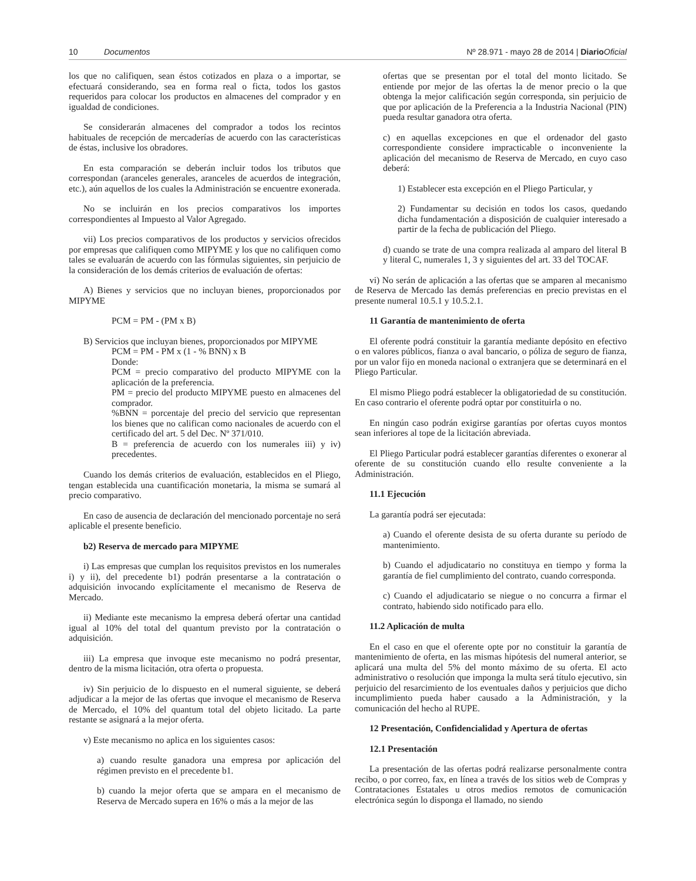10 Documentos Nº 28.971 - mayo 28 de 2014 | Diario Oficial
los que no califiquen, sean éstos cotizados en plaza o a importar, se efectuará considerando, sea en forma real o ficta, todos los gastos requeridos para colocar los productos en almacenes del comprador y en igualdad de condiciones.
Se considerarán almacenes del comprador a todos los recintos habituales de recepción de mercaderías de acuerdo con las características de éstas, inclusive los obradores.
En esta comparación se deberán incluir todos los tributos que correspondan (aranceles generales, aranceles de acuerdos de integración, etc.), aún aquellos de los cuales la Administración se encuentre exonerada.
No se incluirán en los precios comparativos los importes correspondientes al Impuesto al Valor Agregado.
vii) Los precios comparativos de los productos y servicios ofrecidos por empresas que califiquen como MIPYME y los que no califiquen como tales se evaluarán de acuerdo con las fórmulas siguientes, sin perjuicio de la consideración de los demás criterios de evaluación de ofertas:
A) Bienes y servicios que no incluyan bienes, proporcionados por MIPYME
PCM = PM - (PM x B)
B) Servicios que incluyan bienes, proporcionados por MIPYME
PCM = PM - PM x (1 - % BNN) x B
Donde:
PCM = precio comparativo del producto MIPYME con la aplicación de la preferencia.
PM = precio del producto MIPYME puesto en almacenes del comprador.
%BNN = porcentaje del precio del servicio que representan los bienes que no califican como nacionales de acuerdo con el certificado del art. 5 del Dec. Nº 371/010.
B = preferencia de acuerdo con los numerales iii) y iv) precedentes.
Cuando los demás criterios de evaluación, establecidos en el Pliego, tengan establecida una cuantificación monetaria, la misma se sumará al precio comparativo.
En caso de ausencia de declaración del mencionado porcentaje no será aplicable el presente beneficio.
b2) Reserva de mercado para MIPYME
i) Las empresas que cumplan los requisitos previstos en los numerales i) y ii), del precedente b1) podrán presentarse a la contratación o adquisición invocando explícitamente el mecanismo de Reserva de Mercado.
ii) Mediante este mecanismo la empresa deberá ofertar una cantidad igual al 10% del total del quantum previsto por la contratación o adquisición.
iii) La empresa que invoque este mecanismo no podrá presentar, dentro de la misma licitación, otra oferta o propuesta.
iv) Sin perjuicio de lo dispuesto en el numeral siguiente, se deberá adjudicar a la mejor de las ofertas que invoque el mecanismo de Reserva de Mercado, el 10% del quantum total del objeto licitado. La parte restante se asignará a la mejor oferta.
v) Este mecanismo no aplica en los siguientes casos:
a) cuando resulte ganadora una empresa por aplicación del régimen previsto en el precedente b1.
b) cuando la mejor oferta que se ampara en el mecanismo de Reserva de Mercado supera en 16% o más a la mejor de las
ofertas que se presentan por el total del monto licitado. Se entiende por mejor de las ofertas la de menor precio o la que obtenga la mejor calificación según corresponda, sin perjuicio de que por aplicación de la Preferencia a la Industria Nacional (PIN) pueda resultar ganadora otra oferta.
c) en aquellas excepciones en que el ordenador del gasto correspondiente considere impracticable o inconveniente la aplicación del mecanismo de Reserva de Mercado, en cuyo caso deberá:
1) Establecer esta excepción en el Pliego Particular, y
2) Fundamentar su decisión en todos los casos, quedando dicha fundamentación a disposición de cualquier interesado a partir de la fecha de publicación del Pliego.
d) cuando se trate de una compra realizada al amparo del literal B y literal C, numerales 1, 3 y siguientes del art. 33 del TOCAF.
vi) No serán de aplicación a las ofertas que se amparen al mecanismo de Reserva de Mercado las demás preferencias en precio previstas en el presente numeral 10.5.1 y 10.5.2.1.
11 Garantía de mantenimiento de oferta
El oferente podrá constituir la garantía mediante depósito en efectivo o en valores públicos, fianza o aval bancario, o póliza de seguro de fianza, por un valor fijo en moneda nacional o extranjera que se determinará en el Pliego Particular.
El mismo Pliego podrá establecer la obligatoriedad de su constitución. En caso contrario el oferente podrá optar por constituirla o no.
En ningún caso podrán exigirse garantías por ofertas cuyos montos sean inferiores al tope de la licitación abreviada.
El Pliego Particular podrá establecer garantías diferentes o exonerar al oferente de su constitución cuando ello resulte conveniente a la Administración.
11.1 Ejecución
La garantía podrá ser ejecutada:
a) Cuando el oferente desista de su oferta durante su período de mantenimiento.
b) Cuando el adjudicatario no constituya en tiempo y forma la garantía de fiel cumplimiento del contrato, cuando corresponda.
c) Cuando el adjudicatario se niegue o no concurra a firmar el contrato, habiendo sido notificado para ello.
11.2 Aplicación de multa
En el caso en que el oferente opte por no constituir la garantía de mantenimiento de oferta, en las mismas hipótesis del numeral anterior, se aplicará una multa del 5% del monto máximo de su oferta. El acto administrativo o resolución que imponga la multa será título ejecutivo, sin perjuicio del resarcimiento de los eventuales daños y perjuicios que dicho incumplimiento pueda haber causado a la Administración, y la comunicación del hecho al RUPE.
12 Presentación, Confidencialidad y Apertura de ofertas
12.1 Presentación
La presentación de las ofertas podrá realizarse personalmente contra recibo, o por correo, fax, en línea a través de los sitios web de Compras y Contrataciones Estatales u otros medios remotos de comunicación electrónica según lo disponga el llamado, no siendo